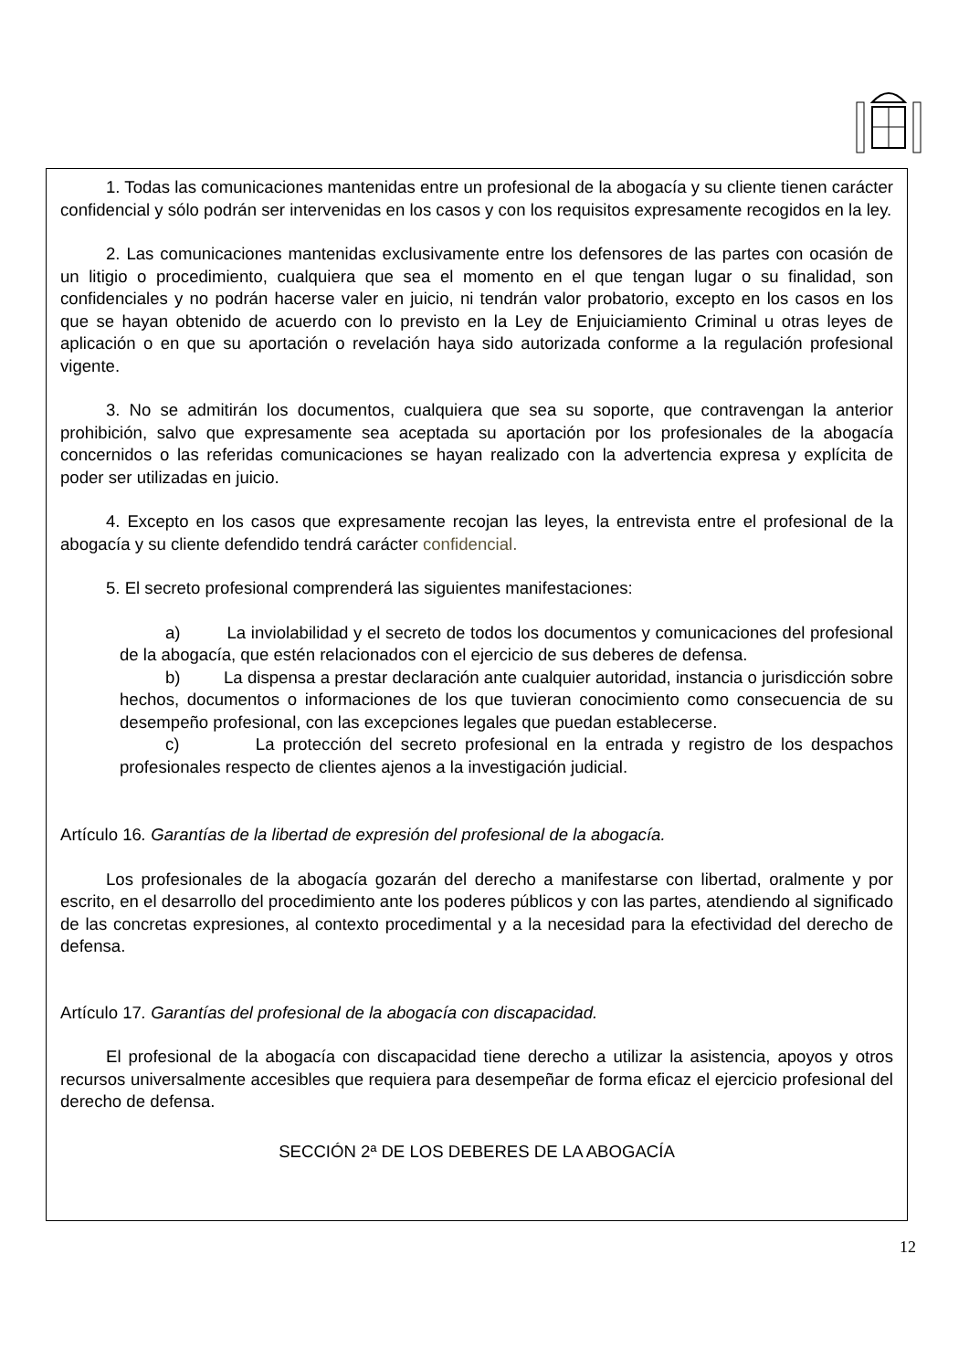1. Todas las comunicaciones mantenidas entre un profesional de la abogacía y su cliente tienen carácter confidencial y sólo podrán ser intervenidas en los casos y con los requisitos expresamente recogidos en la ley.
2. Las comunicaciones mantenidas exclusivamente entre los defensores de las partes con ocasión de un litigio o procedimiento, cualquiera que sea el momento en el que tengan lugar o su finalidad, son confidenciales y no podrán hacerse valer en juicio, ni tendrán valor probatorio, excepto en los casos en los que se hayan obtenido de acuerdo con lo previsto en la Ley de Enjuiciamiento Criminal u otras leyes de aplicación o en que su aportación o revelación haya sido autorizada conforme a la regulación profesional vigente.
3. No se admitirán los documentos, cualquiera que sea su soporte, que contravengan la anterior prohibición, salvo que expresamente sea aceptada su aportación por los profesionales de la abogacía concernidos o las referidas comunicaciones se hayan realizado con la advertencia expresa y explícita de poder ser utilizadas en juicio.
4. Excepto en los casos que expresamente recojan las leyes, la entrevista entre el profesional de la abogacía y su cliente defendido tendrá carácter confidencial.
5. El secreto profesional comprenderá las siguientes manifestaciones:
a) La inviolabilidad y el secreto de todos los documentos y comunicaciones del profesional de la abogacía, que estén relacionados con el ejercicio de sus deberes de defensa.
b) La dispensa a prestar declaración ante cualquier autoridad, instancia o jurisdicción sobre hechos, documentos o informaciones de los que tuvieran conocimiento como consecuencia de su desempeño profesional, con las excepciones legales que puedan establecerse.
c) La protección del secreto profesional en la entrada y registro de los despachos profesionales respecto de clientes ajenos a la investigación judicial.
Artículo 16. Garantías de la libertad de expresión del profesional de la abogacía.
Los profesionales de la abogacía gozarán del derecho a manifestarse con libertad, oralmente y por escrito, en el desarrollo del procedimiento ante los poderes públicos y con las partes, atendiendo al significado de las concretas expresiones, al contexto procedimental y a la necesidad para la efectividad del derecho de defensa.
Artículo 17. Garantías del profesional de la abogacía con discapacidad.
El profesional de la abogacía con discapacidad tiene derecho a utilizar la asistencia, apoyos y otros recursos universalmente accesibles que requiera para desempeñar de forma eficaz el ejercicio profesional del derecho de defensa.
SECCIÓN 2ª DE LOS DEBERES DE LA ABOGACÍA
12